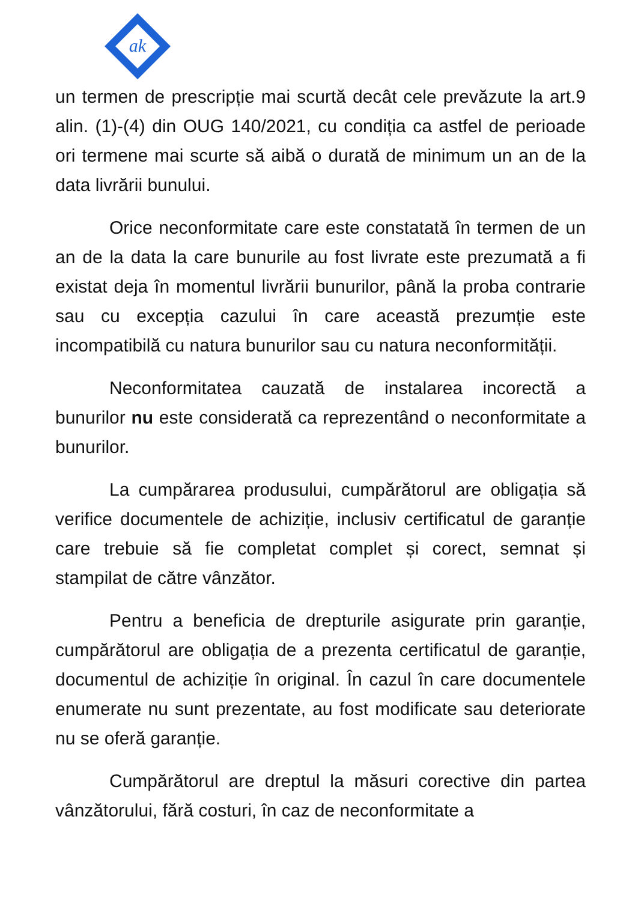ak
un termen de prescripție mai scurtă decât cele prevăzute la art.9 alin. (1)-(4) din OUG 140/2021, cu condiția ca astfel de perioade ori termene mai scurte să aibă o durată de minimum un an de la data livrării bunului.
Orice neconformitate care este constatată în termen de un an de la data la care bunurile au fost livrate este prezumată a fi existat deja în momentul livrării bunurilor, până la proba contrarie sau cu excepția cazului în care această prezumție este incompatibilă cu natura bunurilor sau cu natura neconformității.
Neconformitatea cauzată de instalarea incorectă a bunurilor nu este considerată ca reprezentând o neconformitate a bunurilor.
La cumpărarea produsului, cumpărătorul are obligația să verifice documentele de achiziție, inclusiv certificatul de garanție care trebuie să fie completat complet și corect, semnat și stampilat de către vânzător.
Pentru a beneficia de drepturile asigurate prin garanție, cumpărătorul are obligația de a prezenta certificatul de garanție, documentul de achiziție în original. În cazul în care documentele enumerate nu sunt prezentate, au fost modificate sau deteriorate nu se oferă garanție.
Cumpărătorul are dreptul la măsuri corective din partea vânzătorului, fără costuri, în caz de neconformitate a